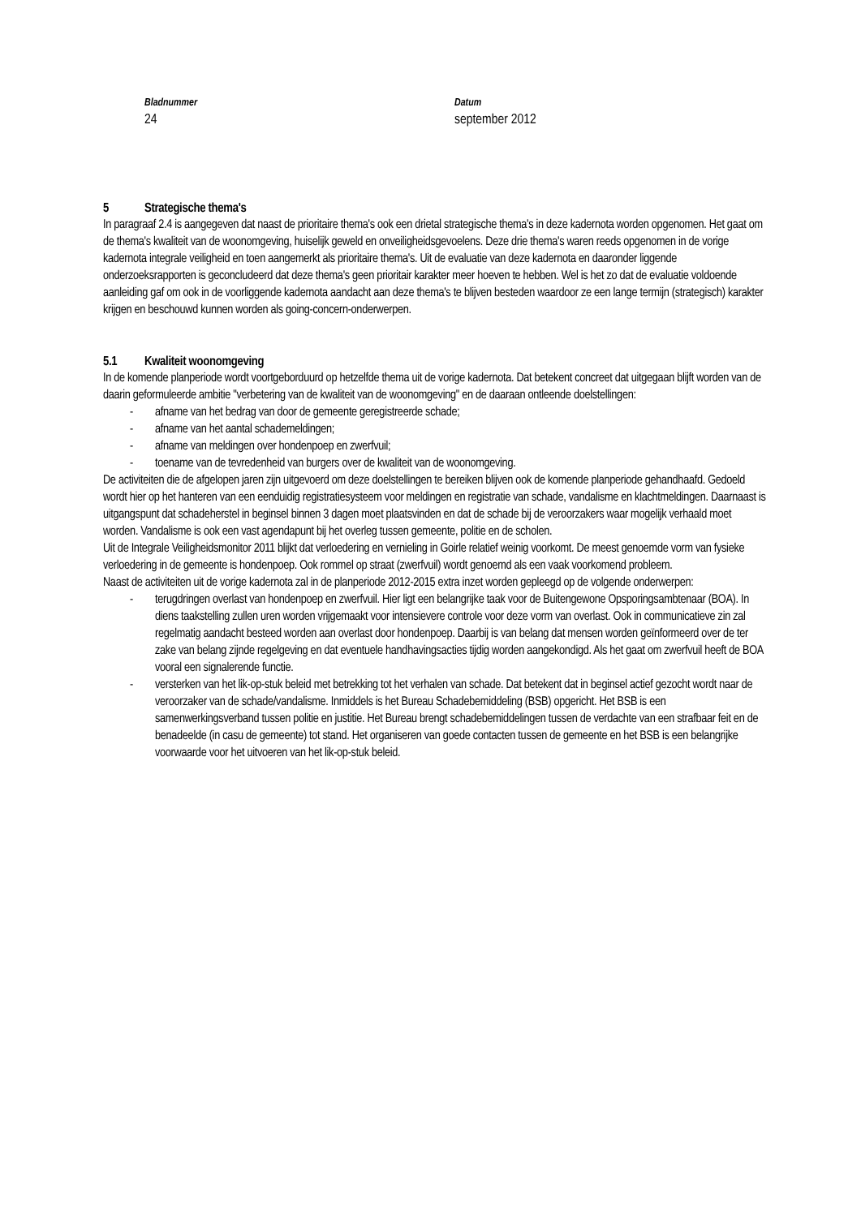Bladnummer
24
Datum
september 2012
5 Strategische thema's
In paragraaf 2.4 is aangegeven dat naast de prioritaire thema's ook een drietal strategische thema's in deze kadernota worden opgenomen. Het gaat om de thema's kwaliteit van de woonomgeving, huiselijk geweld en onveiligheidsgevoelens. Deze drie thema's waren reeds opgenomen in de vorige kadernota integrale veiligheid en toen aangemerkt als prioritaire thema's. Uit de evaluatie van deze kadernota en daaronder liggende onderzoeksrapporten is geconcludeerd dat deze thema's geen prioritair karakter meer hoeven te hebben. Wel is het zo dat de evaluatie voldoende aanleiding gaf om ook in de voorliggende kadernota aandacht aan deze thema's te blijven besteden waardoor ze een lange termijn (strategisch) karakter krijgen en beschouwd kunnen worden als going-concern-onderwerpen.
5.1 Kwaliteit woonomgeving
In de komende planperiode wordt voortgeborduurd op hetzelfde thema uit de vorige kadernota. Dat betekent concreet dat uitgegaan blijft worden van de daarin geformuleerde ambitie "verbetering van de kwaliteit van de woonomgeving" en de daaraan ontleende doelstellingen:
- afname van het bedrag van door de gemeente geregistreerde schade;
- afname van het aantal schademeldingen;
- afname van meldingen over hondenpoep en zwerfvuil;
- toename van de tevredenheid van burgers over de kwaliteit van de woonomgeving.
De activiteiten die de afgelopen jaren zijn uitgevoerd om deze doelstellingen te bereiken blijven ook de komende planperiode gehandhaafd. Gedoeld wordt hier op het hanteren van een eenduidig registratiesysteem voor meldingen en registratie van schade, vandalisme en klachtmeldingen. Daarnaast is uitgangspunt dat schadeherstel in beginsel binnen 3 dagen moet plaatsvinden en dat de schade bij de veroorzakers waar mogelijk verhaald moet worden. Vandalisme is ook een vast agendapunt bij het overleg tussen gemeente, politie en de scholen.
Uit de Integrale Veiligheidsmonitor 2011 blijkt dat verloedering en vernieling in Goirle relatief weinig voorkomt. De meest genoemde vorm van fysieke verloedering in de gemeente is hondenpoep. Ook rommel op straat (zwerfvuil) wordt genoemd als een vaak voorkomend probleem.
Naast de activiteiten uit de vorige kadernota zal in de planperiode 2012-2015 extra inzet worden gepleegd op de volgende onderwerpen:
- terugdringen overlast van hondenpoep en zwerfvuil. Hier ligt een belangrijke taak voor de Buitengewone Opsporingsambtenaar (BOA). In diens taakstelling zullen uren worden vrijgemaakt voor intensievere controle voor deze vorm van overlast. Ook in communicatieve zin zal regelmatig aandacht besteed worden aan overlast door hondenpoep. Daarbij is van belang dat mensen worden geïnformeerd over de ter zake van belang zijnde regelgeving en dat eventuele handhavingsacties tijdig worden aangekondigd. Als het gaat om zwerfvuil heeft de BOA vooral een signalerende functie.
- versterken van het lik-op-stuk beleid met betrekking tot het verhalen van schade. Dat betekent dat in beginsel actief gezocht wordt naar de veroorzaker van de schade/vandalisme. Inmiddels is het Bureau Schadebemiddeling (BSB) opgericht. Het BSB is een samenwerkingsverband tussen politie en justitie. Het Bureau brengt schadebemiddelingen tussen de verdachte van een strafbaar feit en de benadeelde (in casu de gemeente) tot stand. Het organiseren van goede contacten tussen de gemeente en het BSB is een belangrijke voorwaarde voor het uitvoeren van het lik-op-stuk beleid.